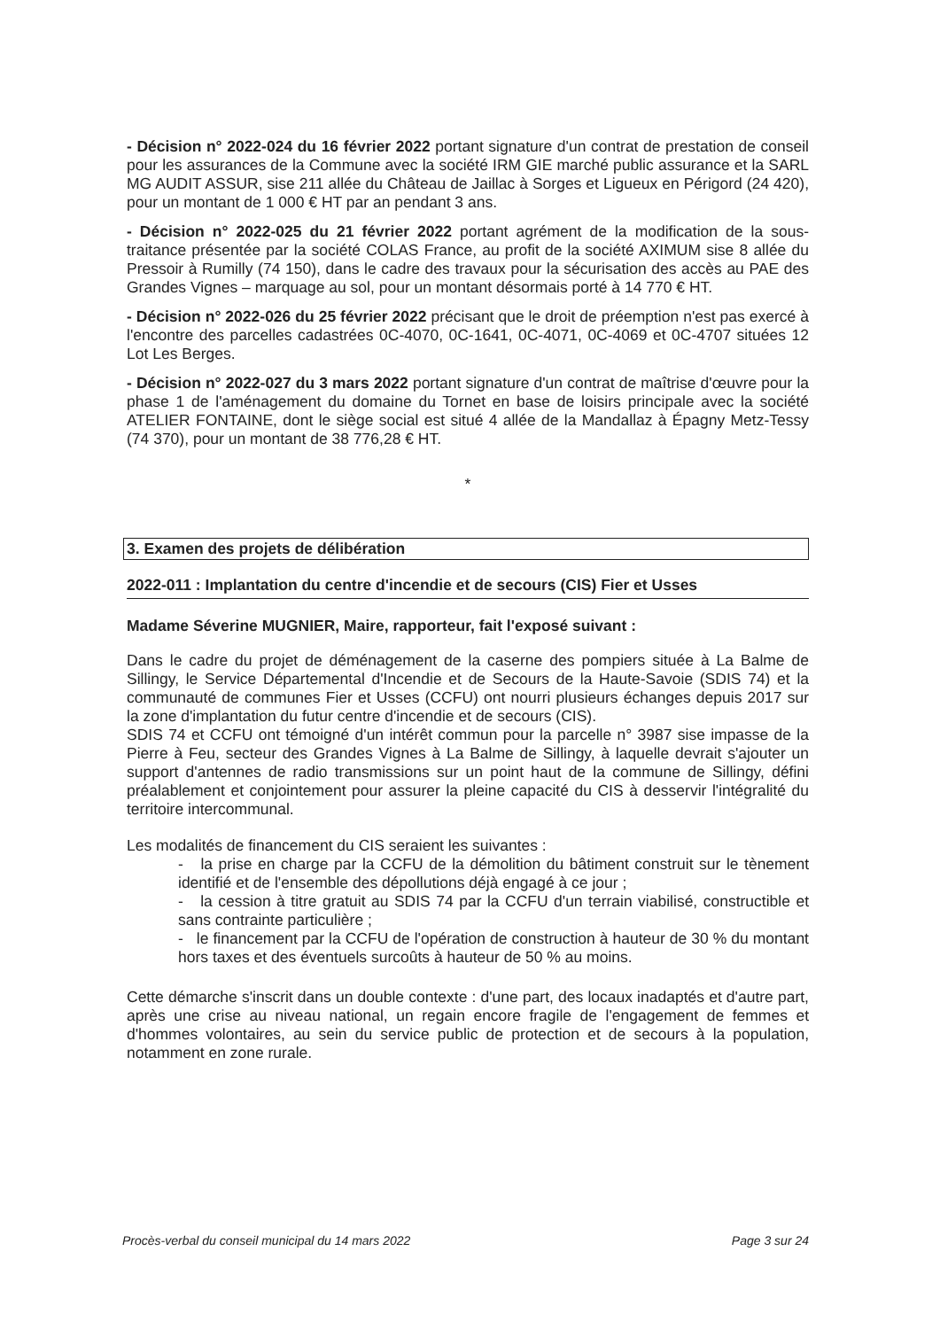- Décision n° 2022-024 du 16 février 2022 portant signature d'un contrat de prestation de conseil pour les assurances de la Commune avec la société IRM GIE marché public assurance et la SARL MG AUDIT ASSUR, sise 211 allée du Château de Jaillac à Sorges et Ligueux en Périgord (24 420), pour un montant de 1 000 € HT par an pendant 3 ans.
- Décision n° 2022-025 du 21 février 2022 portant agrément de la modification de la sous-traitance présentée par la société COLAS France, au profit de la société AXIMUM sise 8 allée du Pressoir à Rumilly (74 150), dans le cadre des travaux pour la sécurisation des accès au PAE des Grandes Vignes – marquage au sol, pour un montant désormais porté à 14 770 € HT.
- Décision n° 2022-026 du 25 février 2022 précisant que le droit de préemption n'est pas exercé à l'encontre des parcelles cadastrées 0C-4070, 0C-1641, 0C-4071, 0C-4069 et 0C-4707 situées 12 Lot Les Berges.
- Décision n° 2022-027 du 3 mars 2022 portant signature d'un contrat de maîtrise d'œuvre pour la phase 1 de l'aménagement du domaine du Tornet en base de loisirs principale avec la société ATELIER FONTAINE, dont le siège social est situé 4 allée de la Mandallaz à Épagny Metz-Tessy (74 370), pour un montant de 38 776,28 € HT.
*
3. Examen des projets de délibération
2022-011 : Implantation du centre d'incendie et de secours (CIS) Fier et Usses
Madame Séverine MUGNIER, Maire, rapporteur, fait l'exposé suivant :
Dans le cadre du projet de déménagement de la caserne des pompiers située à La Balme de Sillingy, le Service Départemental d'Incendie et de Secours de la Haute-Savoie (SDIS 74) et la communauté de communes Fier et Usses (CCFU) ont nourri plusieurs échanges depuis 2017 sur la zone d'implantation du futur centre d'incendie et de secours (CIS).
SDIS 74 et CCFU ont témoigné d'un intérêt commun pour la parcelle n° 3987 sise impasse de la Pierre à Feu, secteur des Grandes Vignes à La Balme de Sillingy, à laquelle devrait s'ajouter un support d'antennes de radio transmissions sur un point haut de la commune de Sillingy, défini préalablement et conjointement pour assurer la pleine capacité du CIS à desservir l'intégralité du territoire intercommunal.
Les modalités de financement du CIS seraient les suivantes :
- la prise en charge par la CCFU de la démolition du bâtiment construit sur le tènement identifié et de l'ensemble des dépollutions déjà engagé à ce jour ;
- la cession à titre gratuit au SDIS 74 par la CCFU d'un terrain viabilisé, constructible et sans contrainte particulière ;
- le financement par la CCFU de l'opération de construction à hauteur de 30 % du montant hors taxes et des éventuels surcoûts à hauteur de 50 % au moins.
Cette démarche s'inscrit dans un double contexte : d'une part, des locaux inadaptés et d'autre part, après une crise au niveau national, un regain encore fragile de l'engagement de femmes et d'hommes volontaires, au sein du service public de protection et de secours à la population, notamment en zone rurale.
Procès-verbal du conseil municipal du 14 mars 2022 Page 3 sur 24